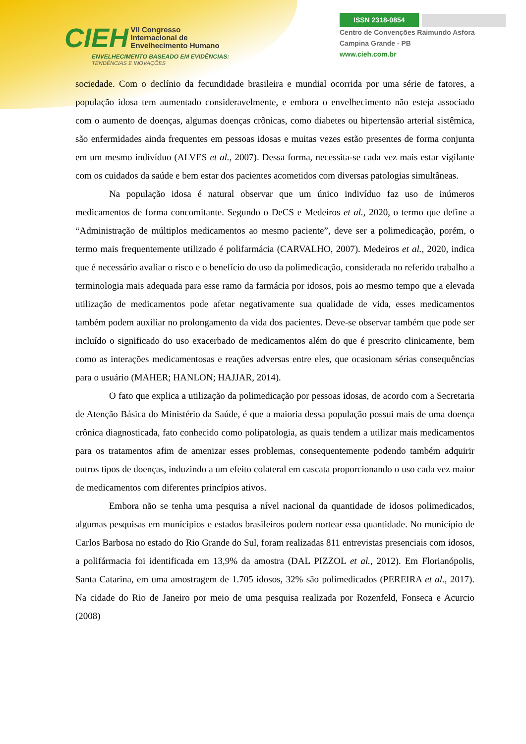CIEH VII Congresso
Internacional de
Envelhecimento Humano
ENVELHECIMENTO BASEADO EM EVIDÊNCIAS:
TENDÊNCIAS E INOVAÇÕES
ISSN 2318-0854
Centro de Convenções Raimundo Asfora
Campina Grande - PB
www.cieh.com.br
sociedade. Com o declínio da fecundidade brasileira e mundial ocorrida por uma série de fatores, a população idosa tem aumentado consideravelmente, e embora o envelhecimento não esteja associado com o aumento de doenças, algumas doenças crônicas, como diabetes ou hipertensão arterial sistêmica, são enfermidades ainda frequentes em pessoas idosas e muitas vezes estão presentes de forma conjunta em um mesmo indivíduo (ALVES et al., 2007). Dessa forma, necessita-se cada vez mais estar vigilante com os cuidados da saúde e bem estar dos pacientes acometidos com diversas patologias simultâneas.
Na população idosa é natural observar que um único indivíduo faz uso de inúmeros medicamentos de forma concomitante. Segundo o DeCS e Medeiros et al., 2020, o termo que define a “Administração de múltiplos medicamentos ao mesmo paciente”, deve ser a polimedicação, porém, o termo mais frequentemente utilizado é polifarmácia (CARVALHO, 2007). Medeiros et al., 2020, indica que é necessário avaliar o risco e o benefício do uso da polimedicação, considerada no referido trabalho a terminologia mais adequada para esse ramo da farmácia por idosos, pois ao mesmo tempo que a elevada utilização de medicamentos pode afetar negativamente sua qualidade de vida, esses medicamentos também podem auxiliar no prolongamento da vida dos pacientes. Deve-se observar também que pode ser incluído o significado do uso exacerbado de medicamentos além do que é prescrito clinicamente, bem como as interações medicamentosas e reações adversas entre eles, que ocasionam sérias consequências para o usuário (MAHER; HANLON; HAJJAR, 2014).
O fato que explica a utilização da polimedicação por pessoas idosas, de acordo com a Secretaria de Atenção Básica do Ministério da Saúde, é que a maioria dessa população possui mais de uma doença crônica diagnosticada, fato conhecido como polipatologia, as quais tendem a utilizar mais medicamentos para os tratamentos afim de amenizar esses problemas, consequentemente podendo também adquirir outros tipos de doenças, induzindo a um efeito colateral em cascata proporcionando o uso cada vez maior de medicamentos com diferentes princípios ativos.
Embora não se tenha uma pesquisa a nível nacional da quantidade de idosos polimedicados, algumas pesquisas em munícipios e estados brasileiros podem nortear essa quantidade. No município de Carlos Barbosa no estado do Rio Grande do Sul, foram realizadas 811 entrevistas presenciais com idosos, a polifármacia foi identificada em 13,9% da amostra (DAL PIZZOL et al., 2012). Em Florianópolis, Santa Catarina, em uma amostragem de 1.705 idosos, 32% são polimedicados (PEREIRA et al., 2017). Na cidade do Rio de Janeiro por meio de uma pesquisa realizada por Rozenfeld, Fonseca e Acurcio (2008)